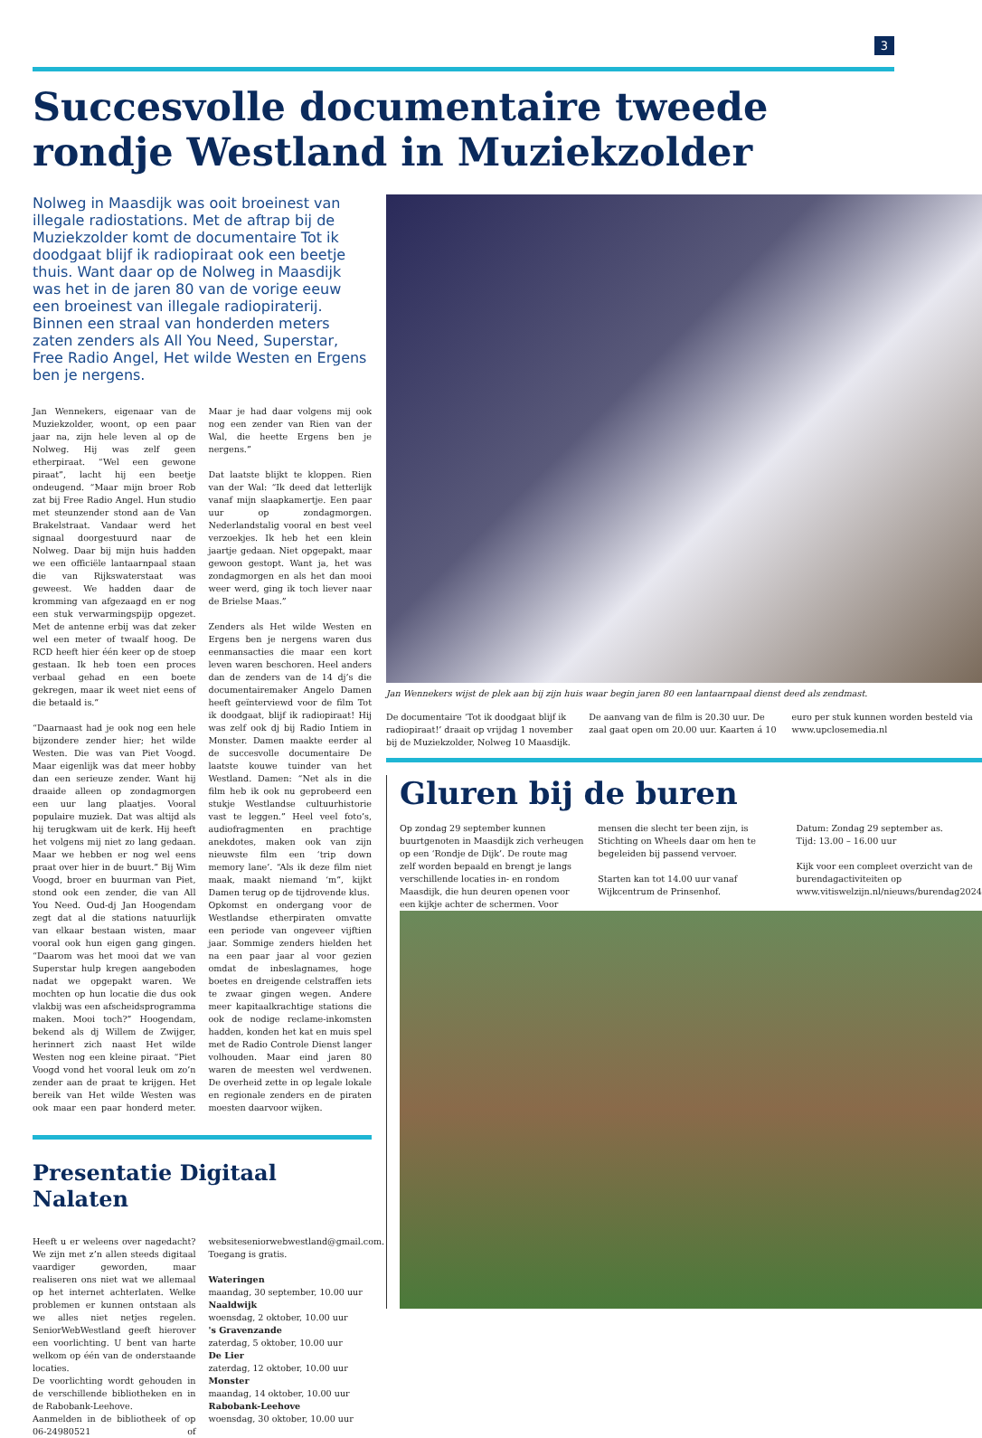3
Succesvolle documentaire tweede rondje Westland in Muziekzolder
Nolweg in Maasdijk was ooit broeinest van illegale radiostations. Met de aftrap bij de Muziekzolder komt de documentaire Tot ik doodgaat blijf ik radiopiraat ook een beetje thuis. Want daar op de Nolweg in Maasdijk was het in de jaren 80 van de vorige eeuw een broeinest van illegale radiopiraterij. Binnen een straal van honderden meters zaten zenders als All You Need, Superstar, Free Radio Angel, Het wilde Westen en Ergens ben je nergens.
Jan Wennekers, eigenaar van de Muziekzolder, woont, op een paar jaar na, zijn hele leven al op de Nolweg. Hij was zelf geen etherpiraat. “Wel een gewone piraat”, lacht hij een beetje ondeugend. “Maar mijn broer Rob zat bij Free Radio Angel. Hun studio met steunzender stond aan de Van Brakelstraat. Vandaar werd het signaal doorgestuurd naar de Nolweg. Daar bij mijn huis hadden we een officiële lantaarnpaal staan die van Rijkswaterstaat was geweest. We hadden daar de kromming van afgezaagd en er nog een stuk verwarmingspijp opgezet. Met de antenne erbij was dat zeker wel een meter of twaalf hoog. De RCD heeft hier één keer op de stoep gestaan. Ik heb toen een proces verbaal gehad en een boete gekregen, maar ik weet niet eens of die betaald is.”
“Daarnaast had je ook nog een hele bijzondere zender hier; het wilde Westen. Die was van Piet Voogd. Maar eigenlijk was dat meer hobby dan een serieuze zender. Want hij draaide alleen op zondagmorgen een uur lang plaatjes. Vooral populaire muziek. Dat was altijd als hij terugkwam uit de kerk. Hij heeft het volgens mij niet zo lang gedaan. Maar we hebben er nog wel eens praat over hier in de buurt.” Bij Wim Voogd, broer en buurman van Piet, stond ook een zender, die van All You Need. Oud-dj Jan Hoogendam zegt dat al die stations natuurlijk van elkaar bestaan wisten, maar vooral ook hun eigen gang gingen. “Daarom was het mooi dat we van Superstar hulp kregen aangeboden nadat we opgepakt waren. We mochten op hun locatie die dus ook vlakbij was een afscheidsprogramma maken. Mooi toch?” Hoogendam, bekend als dj Willem de Zwijger, herinnert zich naast Het wilde Westen nog een kleine piraat. “Piet Voogd vond het vooral leuk om zo’n zender aan de praat te krijgen. Het bereik van Het wilde Westen was ook maar een paar honderd meter. Maar je had daar volgens mij ook nog een zender van Rien van der Wal, die heette Ergens ben je nergens.”
Dat laatste blijkt te kloppen. Rien van der Wal: “Ik deed dat letterlijk vanaf mijn slaapkamertje. Een paar uur op zondagmorgen. Nederlandstalig vooral en best veel verzoekjes. Ik heb het een klein jaartje gedaan. Niet opgepakt, maar gewoon gestopt. Want ja, het was zondagmorgen en als het dan mooi weer werd, ging ik toch liever naar de Brielse Maas.”
Zenders als Het wilde Westen en Ergens ben je nergens waren dus eenmansacties die maar een kort leven waren beschoren. Heel anders dan de zenders van de 14 dj’s die documentairemaker Angelo Damen heeft geïnterviewd voor de film Tot ik doodgaat, blijf ik radiopiraat! Hij was zelf ook dj bij Radio Intiem in Monster. Damen maakte eerder al de succesvolle documentaire De laatste kouwe tuinder van het Westland. Damen: “Net als in die film heb ik ook nu geprobeerd een stukje Westlandse cultuurhistorie vast te leggen.” Heel veel foto’s, audiofragmenten en prachtige anekdotes, maken ook van zijn nieuwste film een ‘trip down memory lane’. “Als ik deze film niet maak, maakt niemand ‘m”, kijkt Damen terug op de tijdrovende klus.
Opkomst en ondergang voor de Westlandse etherpiraten omvatte een periode van ongeveer vijftien jaar. Sommige zenders hielden het na een paar jaar al voor gezien omdat de inbeslagnames, hoge boetes en dreigende celstraffen iets te zwaar gingen wegen. Andere meer kapitaalkrachtige stations die ook de nodige reclame-inkomsten hadden, konden het kat en muis spel met de Radio Controle Dienst langer volhouden. Maar eind jaren 80 waren de meesten wel verdwenen. De overheid zette in op legale lokale en regionale zenders en de piraten moesten daarvoor wijken.
Presentatie Digitaal Nalaten
Heeft u er weleens over nagedacht? We zijn met z’n allen steeds digitaal vaardiger geworden, maar realiseren ons niet wat we allemaal op het internet achterlaten. Welke problemen er kunnen ontstaan als we alles niet netjes regelen. SeniorWebWestland geeft hierover een voorlichting. U bent van harte welkom op één van de onderstaande locaties.
De voorlichting wordt gehouden in de verschillende bibliotheken en in de Rabobank-Leehove.
Aanmelden in de bibliotheek of op 06-24980521 of websiteseniorwebwestland@gmail.com. Toegang is gratis.
Wateringen
maandag, 30 september, 10.00 uur
Naaldwijk
woensdag, 2 oktober, 10.00 uur
's Gravenzande
zaterdag, 5 oktober, 10.00 uur
De Lier
zaterdag, 12 oktober, 10.00 uur
Monster
maandag, 14 oktober, 10.00 uur
Rabobank-Leehove
woensdag, 30 oktober, 10.00 uur
Jan Wennekers wijst de plek aan bij zijn huis waar begin jaren 80 een lantaarnpaal dienst deed als zendmast.
De documentaire ‘Tot ik doodgaat blijf ik radiopiraat!’ draait op vrijdag 1 november bij de Muziekzolder, Nolweg 10 Maasdijk. De aanvang van de film is 20.30 uur. De zaal gaat open om 20.00 uur. Kaarten á 10 euro per stuk kunnen worden besteld via www.upclosemedia.nl
Gluren bij de buren
Op zondag 29 september kunnen buurtgenoten in Maasdijk zich verheugen op een ‘Rondje de Dijk’. De route mag zelf worden bepaald en brengt je langs verschillende locaties in- en rondom Maasdijk, die hun deuren openen voor een kijkje achter de schermen. Voor mensen die slecht ter been zijn, is Stichting on Wheels daar om hen te begeleiden bij passend vervoer.
Starten kan tot 14.00 uur vanaf Wijkcentrum de Prinsenhof.
Datum: Zondag 29 september as.
Tijd: 13.00 – 16.00 uur
Kijk voor een compleet overzicht van de burendagactiviteiten op www.vitiswelzijn.nl/nieuws/burendag2024